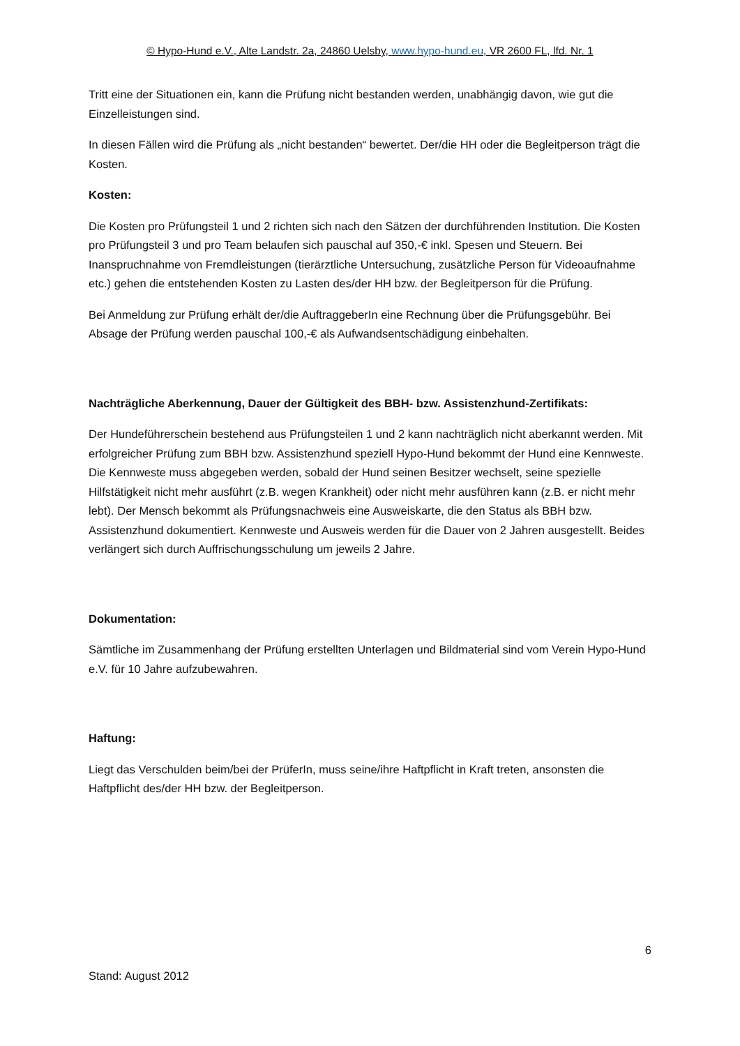© Hypo-Hund e.V., Alte Landstr. 2a, 24860 Uelsby, www.hypo-hund.eu, VR 2600 FL, lfd. Nr. 1
Tritt eine der Situationen ein, kann die Prüfung nicht bestanden werden, unabhängig davon, wie gut die Einzelleistungen sind.
In diesen Fällen wird die Prüfung als „nicht bestanden“ bewertet. Der/die HH oder die Begleitperson trägt die Kosten.
Kosten:
Die Kosten pro Prüfungsteil 1 und 2 richten sich nach den Sätzen der durchführenden Institution. Die Kosten pro Prüfungsteil 3 und pro Team belaufen sich pauschal auf 350,-€ inkl. Spesen und Steuern. Bei Inanspruchnahme von Fremdleistungen (tierärztliche Untersuchung, zusätzliche Person für Videoaufnahme etc.) gehen die entstehenden Kosten zu Lasten des/der HH bzw. der Begleitperson für die Prüfung.
Bei Anmeldung zur Prüfung erhält der/die AuftraggeberIn eine Rechnung über die Prüfungsgebühr. Bei Absage der Prüfung werden pauschal 100,-€ als Aufwandsentschädigung einbehalten.
Nachträgliche Aberkennung, Dauer der Gültigkeit des BBH- bzw. Assistenzhund-Zertifikats:
Der Hundeführerschein bestehend aus Prüfungsteilen 1 und 2 kann nachträglich nicht aberkannt werden. Mit erfolgreicher Prüfung zum BBH bzw. Assistenzhund speziell Hypo-Hund bekommt der Hund eine Kennweste. Die Kennweste muss abgegeben werden, sobald der Hund seinen Besitzer wechselt, seine spezielle Hilfstätigkeit nicht mehr ausführt (z.B. wegen Krankheit) oder nicht mehr ausführen kann (z.B. er nicht mehr lebt). Der Mensch bekommt als Prüfungsnachweis eine Ausweiskarte, die den Status als BBH bzw. Assistenzhund dokumentiert. Kennweste und Ausweis werden für die Dauer von 2 Jahren ausgestellt. Beides verlängert sich durch Auffrischungsschulung um jeweils 2 Jahre.
Dokumentation:
Sämtliche im Zusammenhang der Prüfung erstellten Unterlagen und Bildmaterial sind vom Verein Hypo-Hund e.V. für 10 Jahre aufzubewahren.
Haftung:
Liegt das Verschulden beim/bei der PrüferIn, muss seine/ihre Haftpflicht in Kraft treten, ansonsten die Haftpflicht des/der HH bzw. der Begleitperson.
6
Stand: August 2012